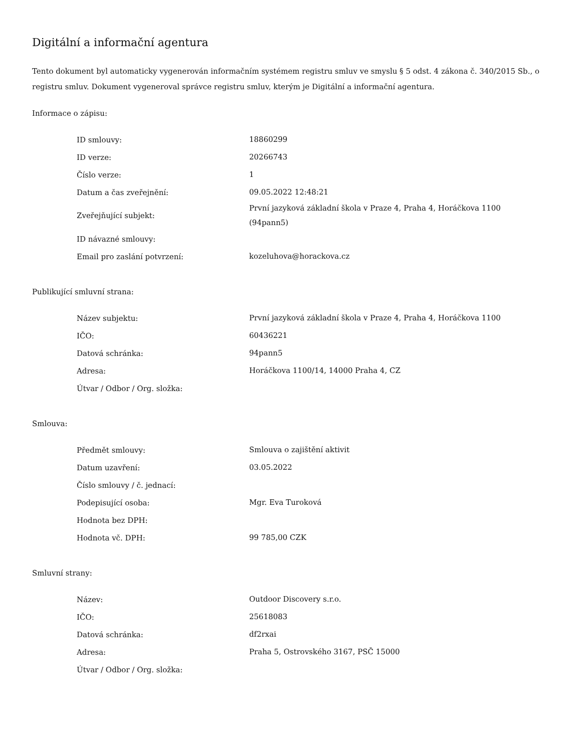Digitální a informační agentura
Tento dokument byl automaticky vygenerován informačním systémem registru smluv ve smyslu § 5 odst. 4 zákona č. 340/2015 Sb., o registru smluv. Dokument vygeneroval správce registru smluv, kterým je Digitální a informační agentura.
Informace o zápisu:
| ID smlouvy: | 18860299 |
| ID verze: | 20266743 |
| Číslo verze: | 1 |
| Datum a čas zveřejnění: | 09.05.2022 12:48:21 |
| Zveřejňující subjekt: | První jazyková základní škola v Praze 4, Praha 4, Horáčkova 1100 (94pann5) |
| ID návazné smlouvy: | |
| Email pro zaslání potvrzení: | kozeluhova@horackova.cz |
Publikující smluvní strana:
| Název subjektu: | První jazyková základní škola v Praze 4, Praha 4, Horáčkova 1100 |
| IČO: | 60436221 |
| Datová schránka: | 94pann5 |
| Adresa: | Horáčkova 1100/14, 14000 Praha 4, CZ |
| Útvar / Odbor / Org. složka: | |
Smlouva:
| Předmět smlouvy: | Smlouva o zajištění aktivit |
| Datum uzavření: | 03.05.2022 |
| Číslo smlouvy / č. jednací: | |
| Podepisující osoba: | Mgr. Eva Turoková |
| Hodnota bez DPH: | |
| Hodnota vč. DPH: | 99 785,00 CZK |
Smluvní strany:
| Název: | Outdoor Discovery s.r.o. |
| IČO: | 25618083 |
| Datová schránka: | df2rxai |
| Adresa: | Praha 5, Ostrovského 3167, PSČ 15000 |
| Útvar / Odbor / Org. složka: | |